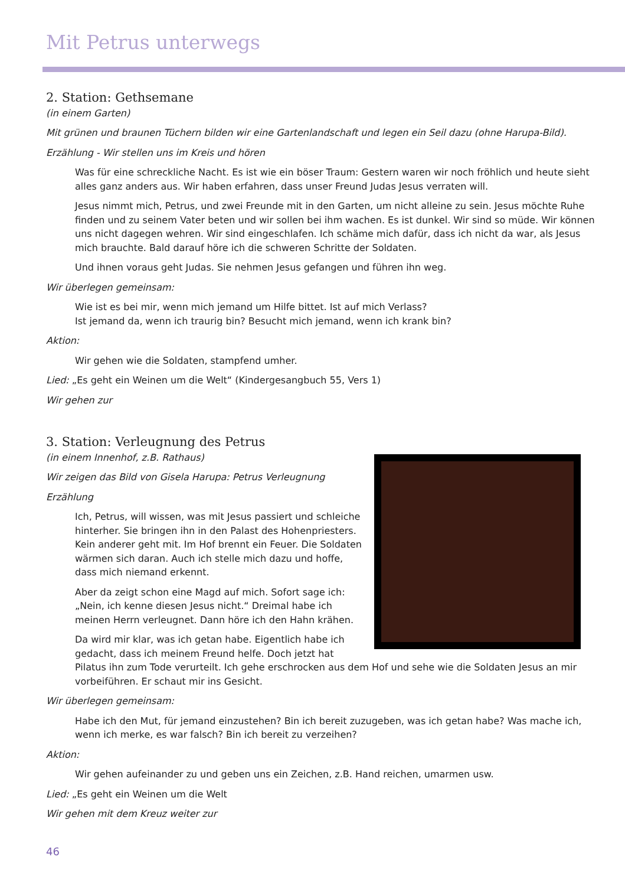Mit Petrus unterwegs
2. Station: Gethsemane
(in einem Garten)
Mit grünen und braunen Tüchern bilden wir eine Gartenlandschaft und legen ein Seil dazu (ohne Harupa-Bild).
Erzählung - Wir stellen uns im Kreis und hören
Was für eine schreckliche Nacht. Es ist wie ein böser Traum: Gestern waren wir noch fröhlich und heute sieht alles ganz anders aus. Wir haben erfahren, dass unser Freund Judas Jesus verraten will.
Jesus nimmt mich, Petrus, und zwei Freunde mit in den Garten, um nicht alleine zu sein. Jesus möchte Ruhe finden und zu seinem Vater beten und wir sollen bei ihm wachen. Es ist dunkel. Wir sind so müde. Wir können uns nicht dagegen wehren. Wir sind eingeschlafen. Ich schäme mich dafür, dass ich nicht da war, als Jesus mich brauchte. Bald darauf höre ich die schweren Schritte der Soldaten.
Und ihnen voraus geht Judas. Sie nehmen Jesus gefangen und führen ihn weg.
Wir überlegen gemeinsam:
Wie ist es bei mir, wenn mich jemand um Hilfe bittet. Ist auf mich Verlass?
Ist jemand da, wenn ich traurig bin? Besucht mich jemand, wenn ich krank bin?
Aktion:
Wir gehen wie die Soldaten, stampfend umher.
Lied: „Es geht ein Weinen um die Welt“ (Kindergesangbuch 55, Vers 1)
Wir gehen zur
3. Station: Verleugnung des Petrus
(in einem Innenhof, z.B. Rathaus)
Wir zeigen das Bild von Gisela Harupa: Petrus Verleugnung
Erzählung
Ich, Petrus, will wissen, was mit Jesus passiert und schleiche hinterher. Sie bringen ihn in den Palast des Hohenpriesters. Kein anderer geht mit. Im Hof brennt ein Feuer. Die Soldaten wärmen sich daran. Auch ich stelle mich dazu und hoffe, dass mich niemand erkennt.
Aber da zeigt schon eine Magd auf mich. Sofort sage ich: „Nein, ich kenne diesen Jesus nicht.“ Dreimal habe ich meinen Herrn verleugnet. Dann höre ich den Hahn krähen.
Da wird mir klar, was ich getan habe. Eigentlich habe ich gedacht, dass ich meinem Freund helfe. Doch jetzt hat Pilatus ihn zum Tode verurteilt. Ich gehe erschrocken aus dem Hof und sehe wie die Soldaten Jesus an mir vorbeiführen. Er schaut mir ins Gesicht.
Wir überlegen gemeinsam:
Habe ich den Mut, für jemand einzustehen? Bin ich bereit zuzugeben, was ich getan habe? Was mache ich, wenn ich merke, es war falsch? Bin ich bereit zu verzeihen?
Aktion:
Wir gehen aufeinander zu und geben uns ein Zeichen, z.B. Hand reichen, umarmen usw.
Lied: „Es geht ein Weinen um die Welt
Wir gehen mit dem Kreuz weiter zur
46